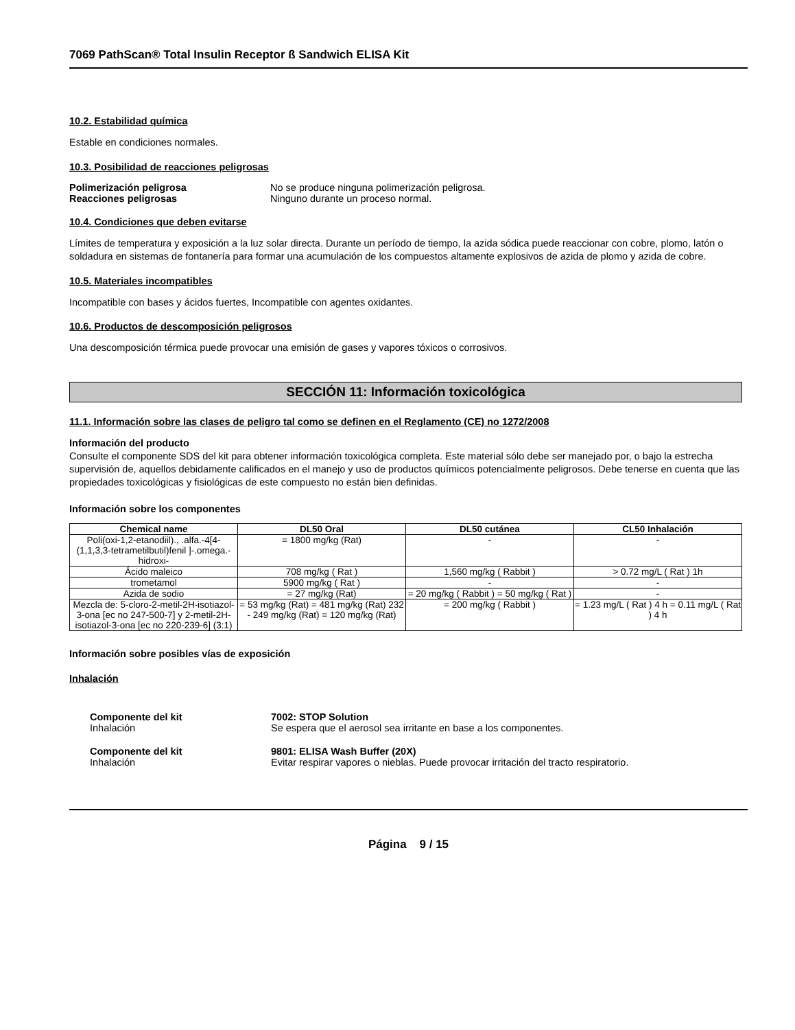7069 PathScan® Total Insulin Receptor ß Sandwich ELISA Kit
10.2. Estabilidad química
Estable en condiciones normales.
10.3. Posibilidad de reacciones peligrosas
Polimerización peligrosa No se produce ninguna polimerización peligrosa.
Reacciones peligrosas Ninguno durante un proceso normal.
10.4. Condiciones que deben evitarse
Límites de temperatura y exposición a la luz solar directa. Durante un período de tiempo, la azida sódica puede reaccionar con cobre, plomo, latón o soldadura en sistemas de fontanería para formar una acumulación de los compuestos altamente explosivos de azida de plomo y azida de cobre.
10.5. Materiales incompatibles
Incompatible con bases y ácidos fuertes, Incompatible con agentes oxidantes.
10.6. Productos de descomposición peligrosos
Una descomposición térmica puede provocar una emisión de gases y vapores tóxicos o corrosivos.
SECCIÓN 11: Información toxicológica
11.1. Información sobre las clases de peligro tal como se definen en el Reglamento (CE) no 1272/2008
Información del producto
Consulte el componente SDS del kit para obtener información toxicológica completa. Este material sólo debe ser manejado por, o bajo la estrecha supervisión de, aquellos debidamente calificados en el manejo y uso de productos químicos potencialmente peligrosos. Debe tenerse en cuenta que las propiedades toxicológicas y fisiológicas de este compuesto no están bien definidas.
Información sobre los componentes
| Chemical name | DL50 Oral | DL50 cutánea | CL50 Inhalación |
| --- | --- | --- | --- |
| Poli(oxi-1,2-etanodiil)., .alfa.-4[4-(1,1,3,3-tetrametilbutil)fenil ]-.omega.-hidroxi- | = 1800 mg/kg (Rat) | - | - |
| Ácido maleico | 708 mg/kg ( Rat ) | 1,560 mg/kg ( Rabbit ) | > 0.72 mg/L ( Rat ) 1h |
| trometamol | 5900 mg/kg ( Rat ) | - | - |
| Azida de sodio | = 27 mg/kg (Rat) | = 20 mg/kg ( Rabbit ) = 50 mg/kg ( Rat ) | - |
| Mezcla de: 5-cloro-2-metil-2H-isotiazol-3-ona [ec no 247-500-7] y 2-metil-2H-isotiazol-3-ona [ec no 220-239-6] (3:1) | = 53 mg/kg (Rat) = 481 mg/kg (Rat) 232 - 249 mg/kg (Rat) = 120 mg/kg (Rat) | = 200 mg/kg ( Rabbit ) | = 1.23 mg/L ( Rat ) 4 h = 0.11 mg/L ( Rat ) 4 h |
Información sobre posibles vías de exposición
Inhalación
Componente del kit
Inhalación
7002: STOP Solution
Se espera que el aerosol sea irritante en base a los componentes.
Componente del kit
Inhalación
9801: ELISA Wash Buffer (20X)
Evitar respirar vapores o nieblas. Puede provocar irritación del tracto respiratorio.
Página 9 / 15